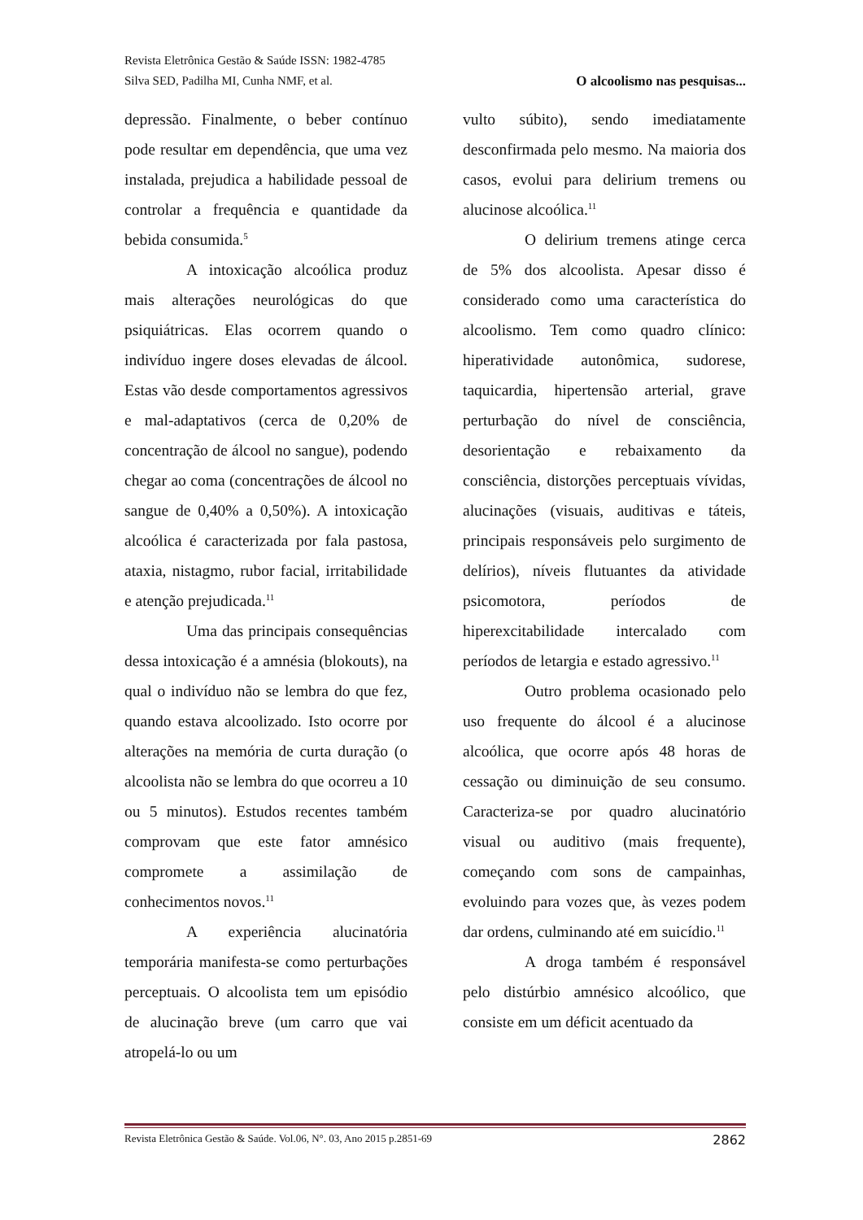Revista Eletrônica Gestão & Saúde ISSN: 1982-4785
Silva SED, Padilha MI, Cunha NMF, et al. O alcoolismo nas pesquisas...
depressão. Finalmente, o beber contínuo pode resultar em dependência, que uma vez instalada, prejudica a habilidade pessoal de controlar a frequência e quantidade da bebida consumida.<sup>5</sup>
A intoxicação alcoólica produz mais alterações neurológicas do que psiquiátricas. Elas ocorrem quando o indivíduo ingere doses elevadas de álcool. Estas vão desde comportamentos agressivos e mal-adaptativos (cerca de 0,20% de concentração de álcool no sangue), podendo chegar ao coma (concentrações de álcool no sangue de 0,40% a 0,50%). A intoxicação alcoólica é caracterizada por fala pastosa, ataxia, nistagmo, rubor facial, irritabilidade e atenção prejudicada.<sup>11</sup>
Uma das principais consequências dessa intoxicação é a amnésia (blokouts), na qual o indivíduo não se lembra do que fez, quando estava alcoolizado. Isto ocorre por alterações na memória de curta duração (o alcoolista não se lembra do que ocorreu a 10 ou 5 minutos). Estudos recentes também comprovam que este fator amnésico compromete a assimilação de conhecimentos novos.<sup>11</sup>
A experiência alucinatória temporária manifesta-se como perturbações perceptuais. O alcoolista tem um episódio de alucinação breve (um carro que vai atropelá-lo ou um
vulto súbito), sendo imediatamente desconfirmada pelo mesmo. Na maioria dos casos, evolui para delirium tremens ou alucinose alcoólica.<sup>11</sup>
O delirium tremens atinge cerca de 5% dos alcoolista. Apesar disso é considerado como uma característica do alcoolismo. Tem como quadro clínico: hiperatividade autonômica, sudorese, taquicardia, hipertensão arterial, grave perturbação do nível de consciência, desorientação e rebaixamento da consciência, distorções perceptuais vívidas, alucinações (visuais, auditivas e táteis, principais responsáveis pelo surgimento de delírios), níveis flutuantes da atividade psicomotora, períodos de hiperexcitabilidade intercalado com períodos de letargia e estado agressivo.<sup>11</sup>
Outro problema ocasionado pelo uso frequente do álcool é a alucinose alcoólica, que ocorre após 48 horas de cessação ou diminuição de seu consumo. Caracteriza-se por quadro alucinatório visual ou auditivo (mais frequente), começando com sons de campainhas, evoluindo para vozes que, às vezes podem dar ordens, culminando até em suicídio.<sup>11</sup>
A droga também é responsável pelo distúrbio amnésico alcoólico, que consiste em um déficit acentuado da
Revista Eletrônica Gestão & Saúde. Vol.06, N°. 03, Ano 2015 p.2851-69 2862